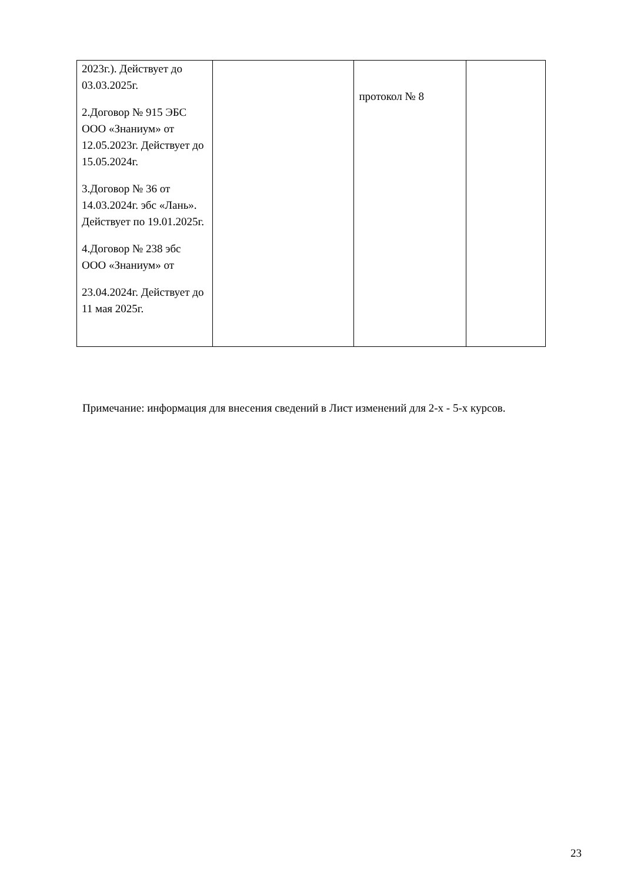| 2023г.). Действует до 03.03.2025г. 2.Договор № 915 ЭБС ООО «Знаниум» от 12.05.2023г. Действует до 15.05.2024г. 3.Договор № 36 от 14.03.2024г. эбс «Лань». Действует по 19.01.2025г. 4.Договор № 238 эбс ООО «Знаниум» от 23.04.2024г. Действует до 11 мая 2025г. | | протокол № 8 | |
Примечание: информация для внесения сведений в Лист изменений для 2-х - 5-х курсов.
23